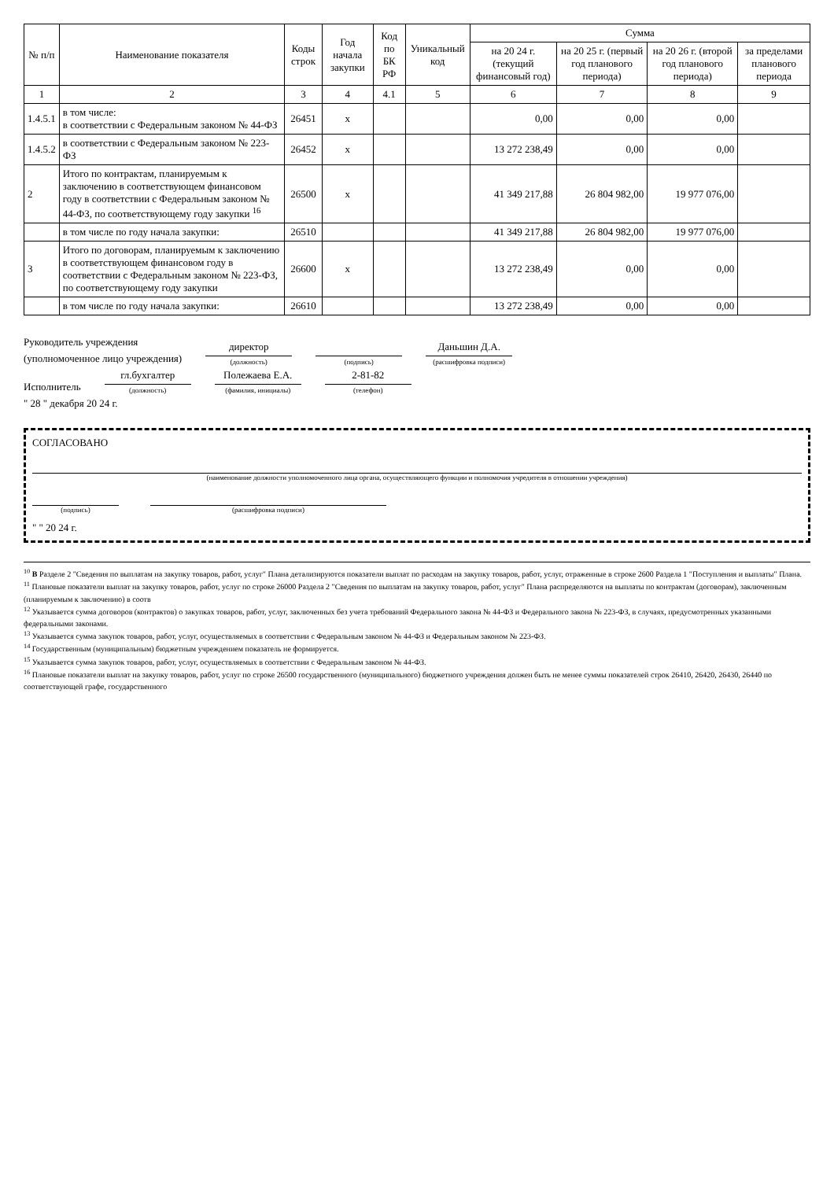| № п/п | Наименование показателя | Коды строк | Год начала закупки | Код по БК РФ | Уникальный код | Сумма | | | |
| --- | --- | --- | --- | --- | --- | --- | --- | --- | --- |
| | | | | | | на 20 24 г. (текущий финансовый год) | на 20 25 г. (первый год планового периода) | на 20 26 г. (второй год планового периода) | за пределами планового периода |
| 1 | 2 | 3 | 4 | 4.1 | 5 | 6 | 7 | 8 | 9 |
| 1.4.5.1 | в том числе: в соответствии с Федеральным законом № 44-ФЗ | 26451 | x | | | 0,00 | 0,00 | 0,00 | |
| 1.4.5.2 | в соответствии с Федеральным законом № 223-ФЗ | 26452 | x | | | 13 272 238,49 | 0,00 | 0,00 | |
| 2 | Итого по контрактам, планируемым к заключению в соответствующем финансовом году в соответствии с Федеральным законом № 44-ФЗ, по соответствующему году закупки <sup>16</sup> | 26500 | x | | | 41 349 217,88 | 26 804 982,00 | 19 977 076,00 | |
| | в том числе по году начала закупки: | 26510 | | | | 41 349 217,88 | 26 804 982,00 | 19 977 076,00 | |
| 3 | Итого по договорам, планируемым к заключению в соответствующем финансовом году в соответствии с Федеральным законом № 223-ФЗ, по соответствующему году закупки | 26600 | x | | | 13 272 238,49 | 0,00 | 0,00 | |
| | в том числе по году начала закупки: | 26610 | | | | 13 272 238,49 | 0,00 | 0,00 | |
Руководитель учреждения
(уполномоченное лицо учреждения) директор
(должность) (подпись) Даньшин Д.А.
(расшифровка подписи)
Исполнитель гл.бухгалтер
(должность) Полежаева Е.А.
(фамилия, инициалы) 2-81-82
(телефон)
" 28 " декабря 20 24 г.
СОГЛАСОВАНО
(наименование должности уполномоченного лица органа, осуществляющего функции и полномочия учредителя в отношении учреждения)
(подпись) (расшифровка подписи)
" " 20 24 г.
<sup>10</sup> В Разделе 2 "Сведения по выплатам на закупку товаров, работ, услуг" Плана детализируются показатели выплат по расходам на закупку товаров, работ, услуг, отраженные в строке 2600 Раздела 1 "Поступления и выплаты" Плана.
<sup>11</sup> Плановые показатели выплат на закупку товаров, работ, услуг по строке 26000 Раздела 2 "Сведения по выплатам на закупку товаров, работ, услуг" Плана распределяются на выплаты по контрактам (договорам), заключенным (планируемым к заключению) в соотв
<sup>12</sup> Указывается сумма договоров (контрактов) о закупках товаров, работ, услуг, заключенных без учета требований Федерального закона № 44-ФЗ и Федерального закона № 223-ФЗ, в случаях, предусмотренных указанными федеральными законами.
<sup>13</sup> Указывается сумма закупок товаров, работ, услуг, осуществляемых в соответствии с Федеральным законом № 44-ФЗ и Федеральным законом № 223-ФЗ.
<sup>14</sup> Государственным (муниципальным) бюджетным учреждением показатель не формируется.
<sup>15</sup> Указывается сумма закупок товаров, работ, услуг, осуществляемых в соответствии с Федеральным законом № 44-ФЗ.
<sup>16</sup> Плановые показатели выплат на закупку товаров, работ, услуг по строке 26500 государственного (муниципального) бюджетного учреждения должен быть не менее суммы показателей строк 26410, 26420, 26430, 26440 по соответствующей графе, государственного